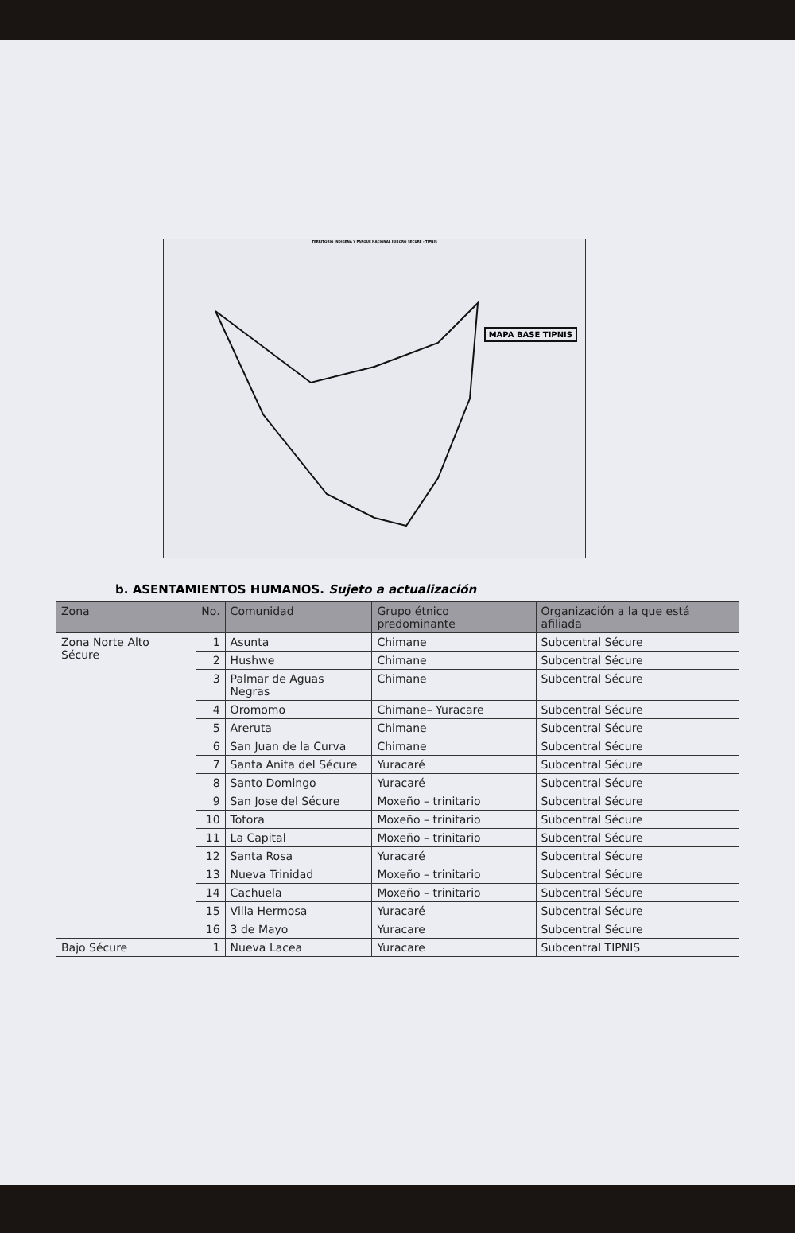TERRITORIO INDIGENA Y PARQUE NACIONAL ISIBORO SECURE - TIPNIS
MAPA BASE TIPNIS
b. ASENTAMIENTOS HUMANOS. Sujeto a actualización
| Zona | No. | Comunidad | Grupo étnico predominante | Organización a la que está afiliada |
| --- | --- | --- | --- | --- |
| Zona Norte Alto Sécure | 1 | Asunta | Chimane | Subcentral Sécure |
| | 2 | Hushwe | Chimane | Subcentral Sécure |
| | 3 | Palmar de Aguas Negras | Chimane | Subcentral Sécure |
| | 4 | Oromomo | Chimane– Yuracare | Subcentral Sécure |
| | 5 | Areruta | Chimane | Subcentral Sécure |
| | 6 | San Juan de la Curva | Chimane | Subcentral Sécure |
| | 7 | Santa Anita del Sécure | Yuracaré | Subcentral Sécure |
| | 8 | Santo Domingo | Yuracaré | Subcentral Sécure |
| | 9 | San Jose del Sécure | Moxeño – trinitario | Subcentral Sécure |
| | 10 | Totora | Moxeño – trinitario | Subcentral Sécure |
| | 11 | La Capital | Moxeño – trinitario | Subcentral Sécure |
| | 12 | Santa Rosa | Yuracaré | Subcentral Sécure |
| | 13 | Nueva Trinidad | Moxeño – trinitario | Subcentral Sécure |
| | 14 | Cachuela | Moxeño – trinitario | Subcentral Sécure |
| | 15 | Villa Hermosa | Yuracaré | Subcentral Sécure |
| | 16 | 3 de Mayo | Yuracare | Subcentral Sécure |
| Bajo Sécure | 1 | Nueva Lacea | Yuracare | Subcentral TIPNIS |